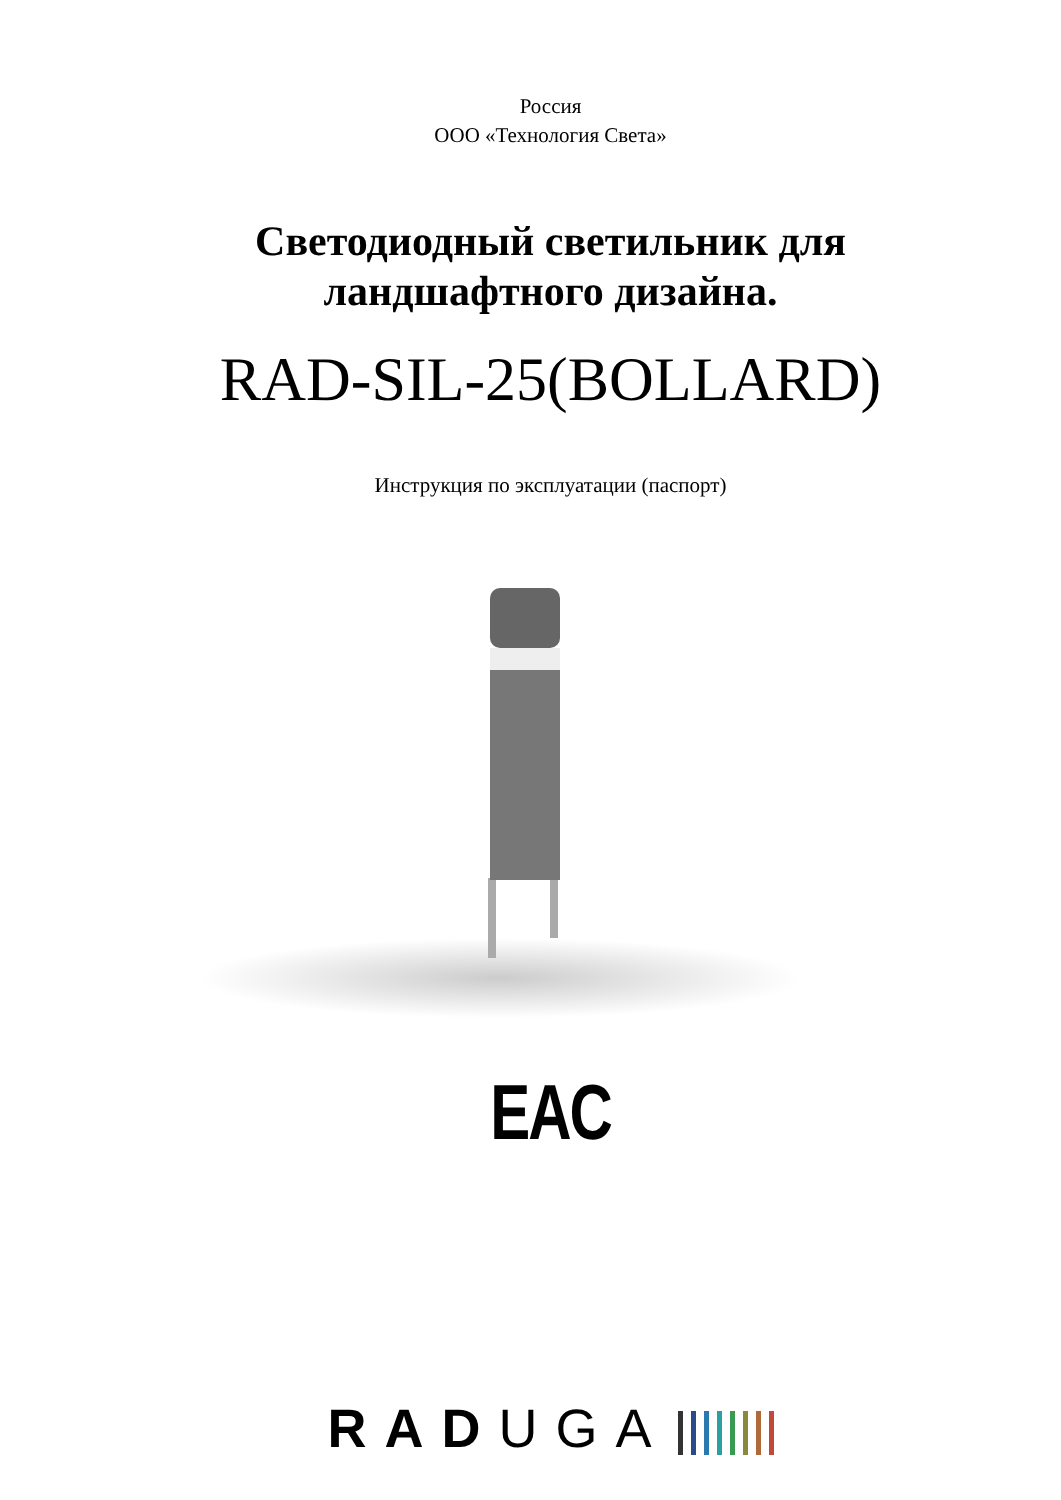Россия
ООО «Технология Света»
Светодиодный светильник для
ландшафтного дизайна.
RAD-SIL-25(BOLLARD)
Инструкция по эксплуатации (паспорт)
EAC
RAD UGA